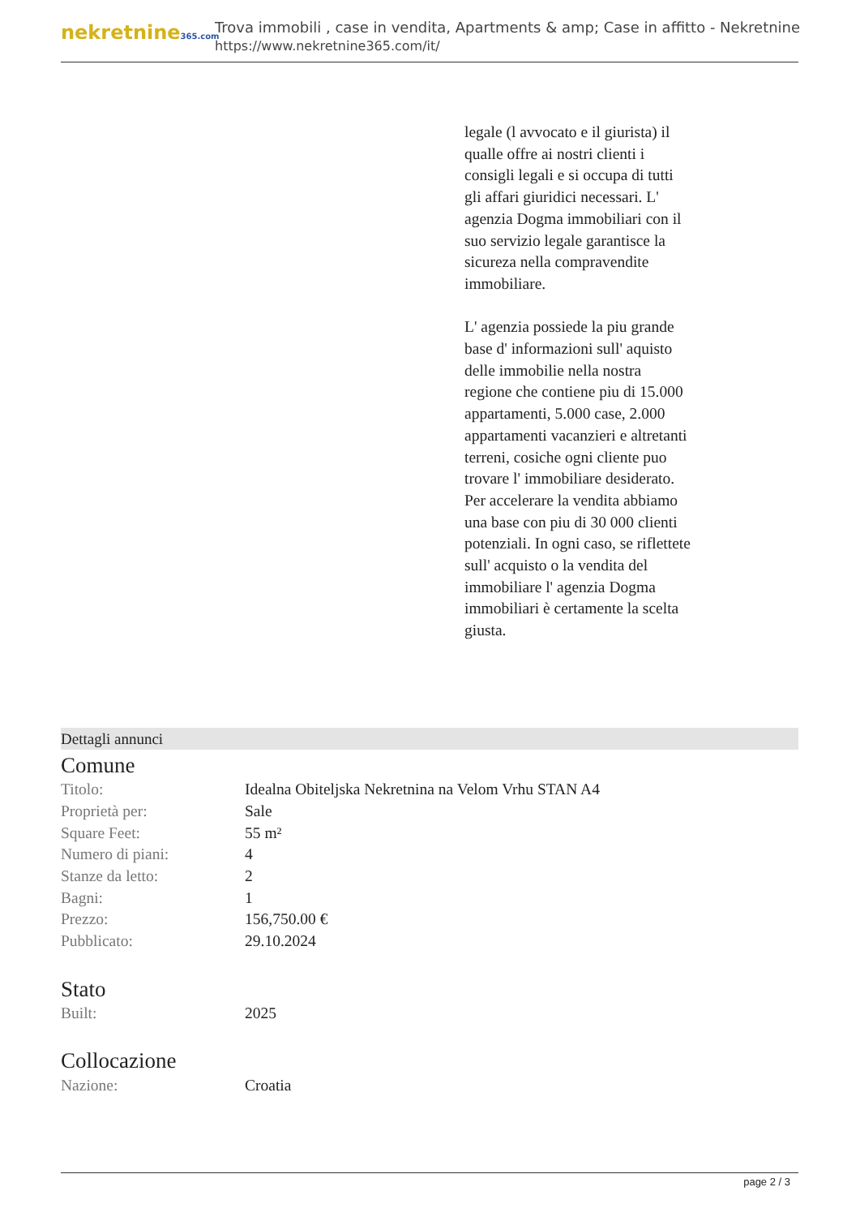nekretnine365.com
Trova immobili , case in vendita, Apartments & amp; Case in affitto - Nekretnine
https://www.nekretnine365.com/it/
legale (l avvocato e il giurista) il qualle offre ai nostri clienti i consigli legali e si occupa di tutti gli affari giuridici necessari. L' agenzia Dogma immobiliari con il suo servizio legale garantisce la sicureza nella compravendite immobiliare.
L' agenzia possiede la piu grande base d' informazioni sull' aquisto delle immobilie nella nostra regione che contiene piu di 15.000 appartamenti, 5.000 case, 2.000 appartamenti vacanzieri e altretanti terreni, cosiche ogni cliente puo trovare l' immobiliare desiderato. Per accelerare la vendita abbiamo una base con piu di 30 000 clienti potenziali. In ogni caso, se riflettete sull' acquisto o la vendita del immobiliare l' agenzia Dogma immobiliari è certamente la scelta giusta.
Dettagli annunci
Comune
| Titolo: | Idealna Obiteljska Nekretnina na Velom Vrhu STAN A4 |
| Proprietà per: | Sale |
| Square Feet: | 55 m² |
| Numero di piani: | 4 |
| Stanze da letto: | 2 |
| Bagni: | 1 |
| Prezzo: | 156,750.00 € |
| Pubblicato: | 29.10.2024 |
Stato
| Built: | 2025 |
Collocazione
| Nazione: | Croatia |
page 2 / 3